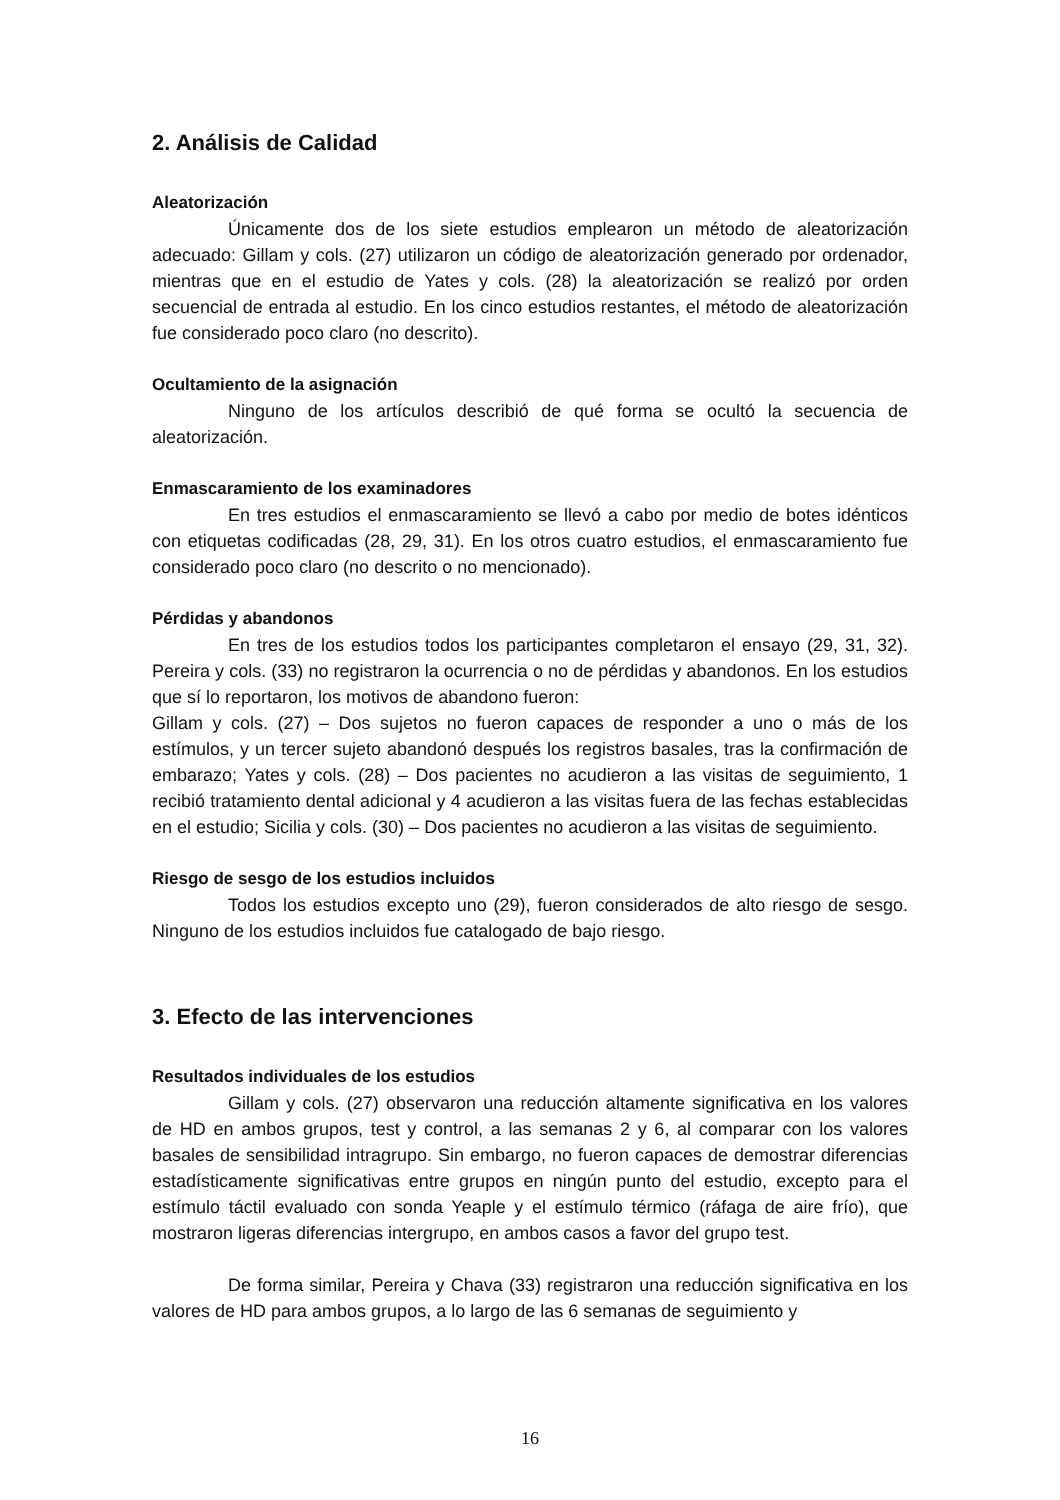2. Análisis de Calidad
Aleatorización
Únicamente dos de los siete estudios emplearon un método de aleatorización adecuado: Gillam y cols. (27) utilizaron un código de aleatorización generado por ordenador, mientras que en el estudio de Yates y cols. (28) la aleatorización se realizó por orden secuencial de entrada al estudio. En los cinco estudios restantes, el método de aleatorización fue considerado poco claro (no descrito).
Ocultamiento de la asignación
Ninguno de los artículos describió de qué forma se ocultó la secuencia de aleatorización.
Enmascaramiento de los examinadores
En tres estudios el enmascaramiento se llevó a cabo por medio de botes idénticos con etiquetas codificadas (28, 29, 31). En los otros cuatro estudios, el enmascaramiento fue considerado poco claro (no descrito o no mencionado).
Pérdidas y abandonos
En tres de los estudios todos los participantes completaron el ensayo (29, 31, 32). Pereira y cols. (33) no registraron la ocurrencia o no de pérdidas y abandonos. En los estudios que sí lo reportaron, los motivos de abandono fueron:
Gillam y cols. (27) – Dos sujetos no fueron capaces de responder a uno o más de los estímulos, y un tercer sujeto abandonó después los registros basales, tras la confirmación de embarazo; Yates y cols. (28) – Dos pacientes no acudieron a las visitas de seguimiento, 1 recibió tratamiento dental adicional y 4 acudieron a las visitas fuera de las fechas establecidas en el estudio; Sicilia y cols. (30) – Dos pacientes no acudieron a las visitas de seguimiento.
Riesgo de sesgo de los estudios incluidos
Todos los estudios excepto uno (29), fueron considerados de alto riesgo de sesgo. Ninguno de los estudios incluidos fue catalogado de bajo riesgo.
3. Efecto de las intervenciones
Resultados individuales de los estudios
Gillam y cols. (27) observaron una reducción altamente significativa en los valores de HD en ambos grupos, test y control, a las semanas 2 y 6, al comparar con los valores basales de sensibilidad intragrupo. Sin embargo, no fueron capaces de demostrar diferencias estadísticamente significativas entre grupos en ningún punto del estudio, excepto para el estímulo táctil evaluado con sonda Yeaple y el estímulo térmico (ráfaga de aire frío), que mostraron ligeras diferencias intergrupo, en ambos casos a favor del grupo test.
De forma similar, Pereira y Chava (33) registraron una reducción significativa en los valores de HD para ambos grupos, a lo largo de las 6 semanas de seguimiento y
16